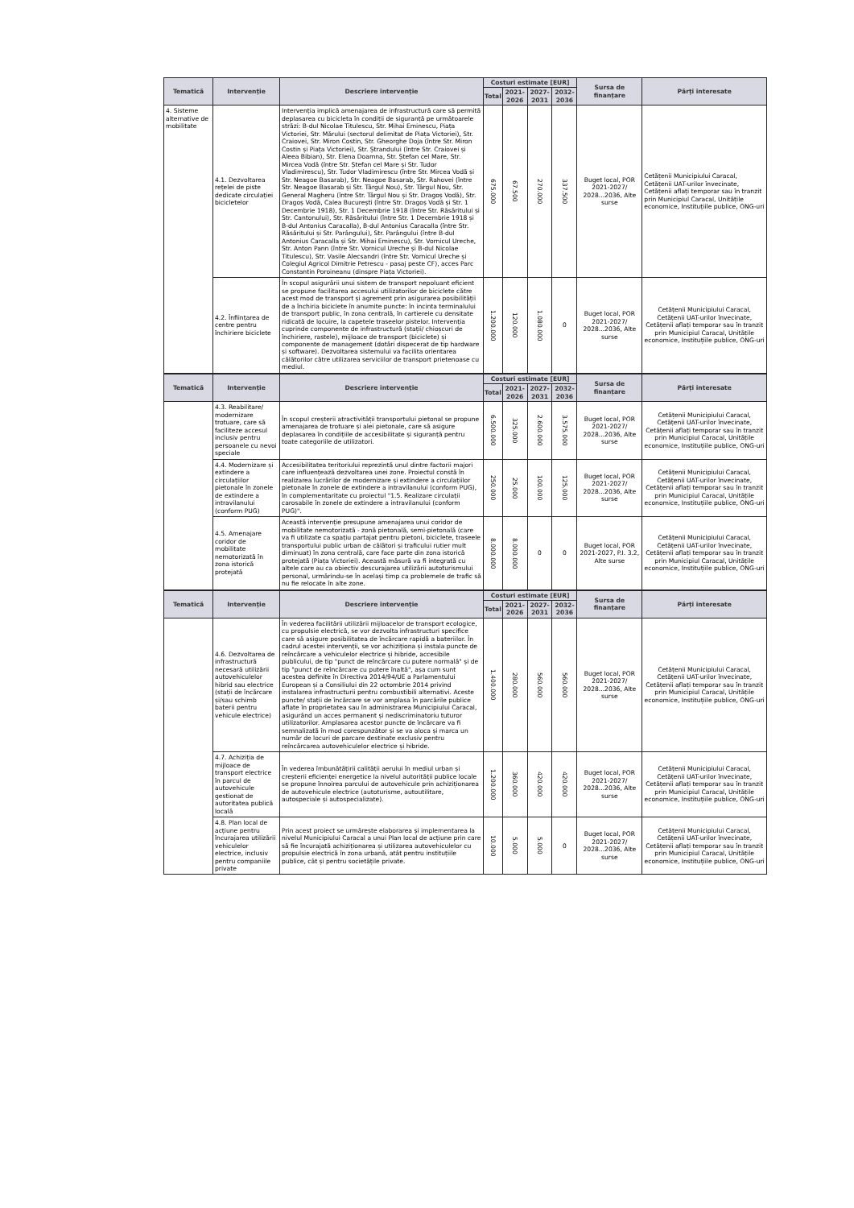| Tematică | Intervenție | Descriere intervenție | Costuri estimate [EUR] | | | | Sursa de finanțare | Părți interesate |
| --- | --- | --- | --- | --- | --- | --- | --- | --- |
| | | | Total | 2021-2026 | 2027-2031 | 2032-2036 | | |
| 4. Sisteme alternative de mobilitate | 4.1. Dezvoltarea rețelei de piste dedicate circulației bicicletelor | Intervenția implică amenajarea de infrastructură care să permită deplasarea cu bicicleta în condiții de siguranță pe următoarele străzi: B-dul Nicolae Titulescu, Str. Mihai Eminescu, Piața Victoriei, Str. Mărului (sectorul delimitat de Piața Victoriei), Str. Craiovei, Str. Miron Costin, Str. Gheorghe Doja (între Str. Miron Costin și Piața Victoriei), Str. Ștrandului (între Str. Craiovei și Aleea Bibian), Str. Elena Doamna, Str. Ștefan cel Mare, Str. Mircea Vodă (între Str. Ștefan cel Mare și Str. Tudor Vladimirescu), Str. Tudor Vladimirescu (între Str. Mircea Vodă și Str. Neagoe Basarab), Str. Neagoe Basarab, Str. Rahovei (între Str. Neagoe Basarab și Str. Târgul Nou), Str. Târgul Nou, Str. General Magheru (între Str. Târgul Nou și Str. Dragoș Vodă), Str. Dragoș Vodă, Calea București (între Str. Dragoș Vodă și Str. 1 Decembrie 1918), Str. 1 Decembrie 1918 (între Str. Răsăritului și Str. Cantonului), Str. Răsăritului (între Str. 1 Decembrie 1918 și B-dul Antonius Caracalla), B-dul Antonius Caracalla (între Str. Răsăritului și Str. Parângului), Str. Parângului (între B-dul Antonius Caracalla și Str. Mihai Eminescu), Str. Vornicul Ureche, Str. Anton Pann (între Str. Vornicul Ureche și B-dul Nicolae Titulescu), Str. Vasile Alecsandri (între Str. Vornicul Ureche și Colegiul Agricol Dimitrie Petrescu - pasaj peste CF), acces Parc Constantin Poroineanu (dinspre Piața Victoriei). | 675.000 | 67.500 | 270.000 | 337.500 | Buget local, POR 2021-2027/ 2028...2036, Alte surse | Cetățenii Municipiului Caracal, Cetățenii UAT-urilor învecinate, Cetățenii aflați temporar sau în tranzit prin Municipiul Caracal, Unitățile economice, Instituțiile publice, ONG-uri |
| | 4.2. Înființarea de centre pentru închiriere biciclete | În scopul asigurării unui sistem de transport nepoluant eficient se propune facilitarea accesului utilizatorilor de biciclete către acest mod de transport și agrement prin asigurarea posibilității de a închiria biciclete în anumite puncte: în incinta terminalului de transport public, în zona centrală, în cartierele cu densitate ridicată de locuire, la capetele traseelor pistelor. Intervenția cuprinde componente de infrastructură (stații/ chioșcuri de închiriere, rastele), mijloace de transport (biciclete) și componente de management (dotări dispecerat de tip hardware și software). Dezvoltarea sistemului va facilita orientarea călătorilor către utilizarea serviciilor de transport prietenoase cu mediul. | 1.200.000 | 120.000 | 1.080.000 | 0 | Buget local, POR 2021-2027/ 2028...2036, Alte surse | Cetățenii Municipiului Caracal, Cetățenii UAT-urilor învecinate, Cetățenii aflați temporar sau în tranzit prin Municipiul Caracal, Unitățile economice, Instituțiile publice, ONG-uri |
| Tematică | Intervenție | Descriere intervenție | Costuri estimate [EUR] | | | | Sursa de finanțare | Părți interesate |
| --- | --- | --- | --- | --- | --- | --- | --- | --- |
| | | | Total | 2021-2026 | 2027-2031 | 2032-2036 | | |
| | 4.3. Reabilitare/ modernizare trotuare, care să faciliteze accesul inclusiv pentru persoanele cu nevoi speciale | În scopul creșterii atractivității transportului pietonal se propune amenajarea de trotuare și alei pietonale, care să asigure deplasarea în condițiile de accesibilitate și siguranță pentru toate categoriile de utilizatori. | 6.500.000 | 325.000 | 2.600.000 | 3.575.000 | Buget local, POR 2021-2027/ 2028...2036, Alte surse | Cetățenii Municipiului Caracal, Cetățenii UAT-urilor învecinate, Cetățenii aflați temporar sau în tranzit prin Municipiul Caracal, Unitățile economice, Instituțiile publice, ONG-uri |
| | 4.4. Modernizare și extindere a circulațiilor pietonale în zonele de extindere a intravilanului (conform PUG) | Accesibilitatea teritoriului reprezintă unul dintre factorii majori care influențează dezvoltarea unei zone. Proiectul constă în realizarea lucrărilor de modernizare și extindere a circulațiilor pietonale în zonele de extindere a intravilanului (conform PUG), în complementaritate cu proiectul "1.5. Realizare circulații carosabile în zonele de extindere a intravilanului (conform PUG)". | 250.000 | 25.000 | 100.000 | 125.000 | Buget local, POR 2021-2027/ 2028...2036, Alte surse | Cetățenii Municipiului Caracal, Cetățenii UAT-urilor învecinate, Cetățenii aflați temporar sau în tranzit prin Municipiul Caracal, Unitățile economice, Instituțiile publice, ONG-uri |
| | 4.5. Amenajare coridor de mobilitate nemotorizată în zona istorică protejată | Această intervenție presupune amenajarea unui coridor de mobilitate nemotorizată - zonă pietonală, semi-pietonală (care va fi utilizate ca spațiu partajat pentru pietoni, biciclete, traseele transportului public urban de călători și traficului rutier mult diminuat) în zona centrală, care face parte din zona istorică protejată (Piața Victoriei). Această măsură va fi integrată cu altele care au ca obiectiv descurajarea utilizării autoturismului personal, urmărindu-se în același timp ca problemele de trafic să nu fie relocate în alte zone. | 8.000.000 | 8.000.000 | 0 | 0 | Buget local, POR 2021-2027, P.I. 3.2, Alte surse | Cetățenii Municipiului Caracal, Cetățenii UAT-urilor învecinate, Cetățenii aflați temporar sau în tranzit prin Municipiul Caracal, Unitățile economice, Instituțiile publice, ONG-uri |
| Tematică | Intervenție | Descriere intervenție | Costuri estimate [EUR] | | | | Sursa de finanțare | Părți interesate |
| --- | --- | --- | --- | --- | --- | --- | --- | --- |
| | | | Total | 2021-2026 | 2027-2031 | 2032-2036 | | |
| | 4.6. Dezvoltarea de infrastructură necesară utilizării autovehiculelor hibrid sau electrice (stații de încărcare și/sau schimb baterii pentru vehicule electrice) | În vederea facilitării utilizării mijloacelor de transport ecologice, cu propulsie electrică, se vor dezvolta infrastructuri specifice care să asigure posibilitatea de încărcare rapidă a bateriilor. În cadrul acestei intervenții, se vor achiziționa și instala puncte de reîncărcare a vehiculelor electrice și hibride, accesibile publicului, de tip "punct de reîncărcare cu putere normală" și de tip "punct de reîncărcare cu putere înaltă", așa cum sunt acestea definite în Directiva 2014/94/UE a Parlamentului European și a Consiliului din 22 octombrie 2014 privind instalarea infrastructurii pentru combustibili alternativi. Aceste puncte/ stații de încărcare se vor amplasa în parcările publice aflate în proprietatea sau în administrarea Municipiului Caracal, asigurând un acces permanent și nediscriminatoriu tuturor utilizatorilor. Amplasarea acestor puncte de încărcare va fi semnalizată în mod corespunzător și se va aloca și marca un număr de locuri de parcare destinate exclusiv pentru reîncărcarea autovehiculelor electrice și hibride. | 1.400.000 | 280.000 | 560.000 | 560.000 | Buget local, POR 2021-2027/ 2028...2036, Alte surse | Cetățenii Municipiului Caracal, Cetățenii UAT-urilor învecinate, Cetățenii aflați temporar sau în tranzit prin Municipiul Caracal, Unitățile economice, Instituțiile publice, ONG-uri |
| | 4.7. Achiziția de mijloace de transport electrice în parcul de autovehicule gestionat de autoritatea publică locală | În vederea îmbunătățirii calității aerului în mediul urban și creșterii eficienței energetice la nivelul autorității publice locale se propune înnoirea parcului de autovehicule prin achiziționarea de autovehicule electrice (autoturisme, autoutilitare, autospeciale și autospecializate). | 1.200.000 | 360.000 | 420.000 | 420.000 | Buget local, POR 2021-2027/ 2028...2036, Alte surse | Cetățenii Municipiului Caracal, Cetățenii UAT-urilor învecinate, Cetățenii aflați temporar sau în tranzit prin Municipiul Caracal, Unitățile economice, Instituțiile publice, ONG-uri |
| | 4.8. Plan local de acțiune pentru încurajarea utilizării vehiculelor electrice, inclusiv pentru companiile private | Prin acest proiect se urmărește elaborarea și implementarea la nivelul Municipiului Caracal a unui Plan local de acțiune prin care să fie încurajată achiziționarea și utilizarea autovehiculelor cu propulsie electrică în zona urbană, atât pentru instituțiile publice, cât și pentru societățile private. | 10.000 | 5.000 | 5.000 | 0 | Buget local, POR 2021-2027/ 2028...2036, Alte surse | Cetățenii Municipiului Caracal, Cetățenii UAT-urilor învecinate, Cetățenii aflați temporar sau în tranzit prin Municipiul Caracal, Unitățile economice, Instituțiile publice, ONG-uri |